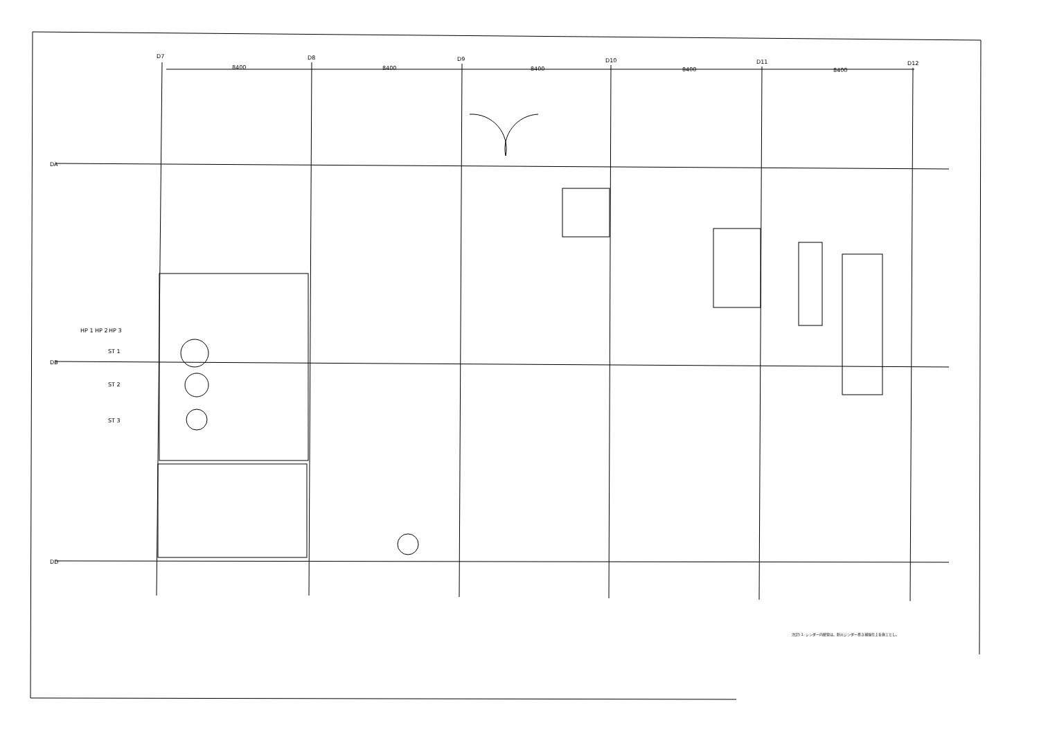D7
D8
D9
D10
D11
D12
DA
DB
DD
HP 1
HP 2
HP 3
ST 1
ST 2
ST 3
8400
8400
8400
8400
8400
注記) 1. シンダー内配管は、耐火シンダー巻き補強仕上を施工とし。